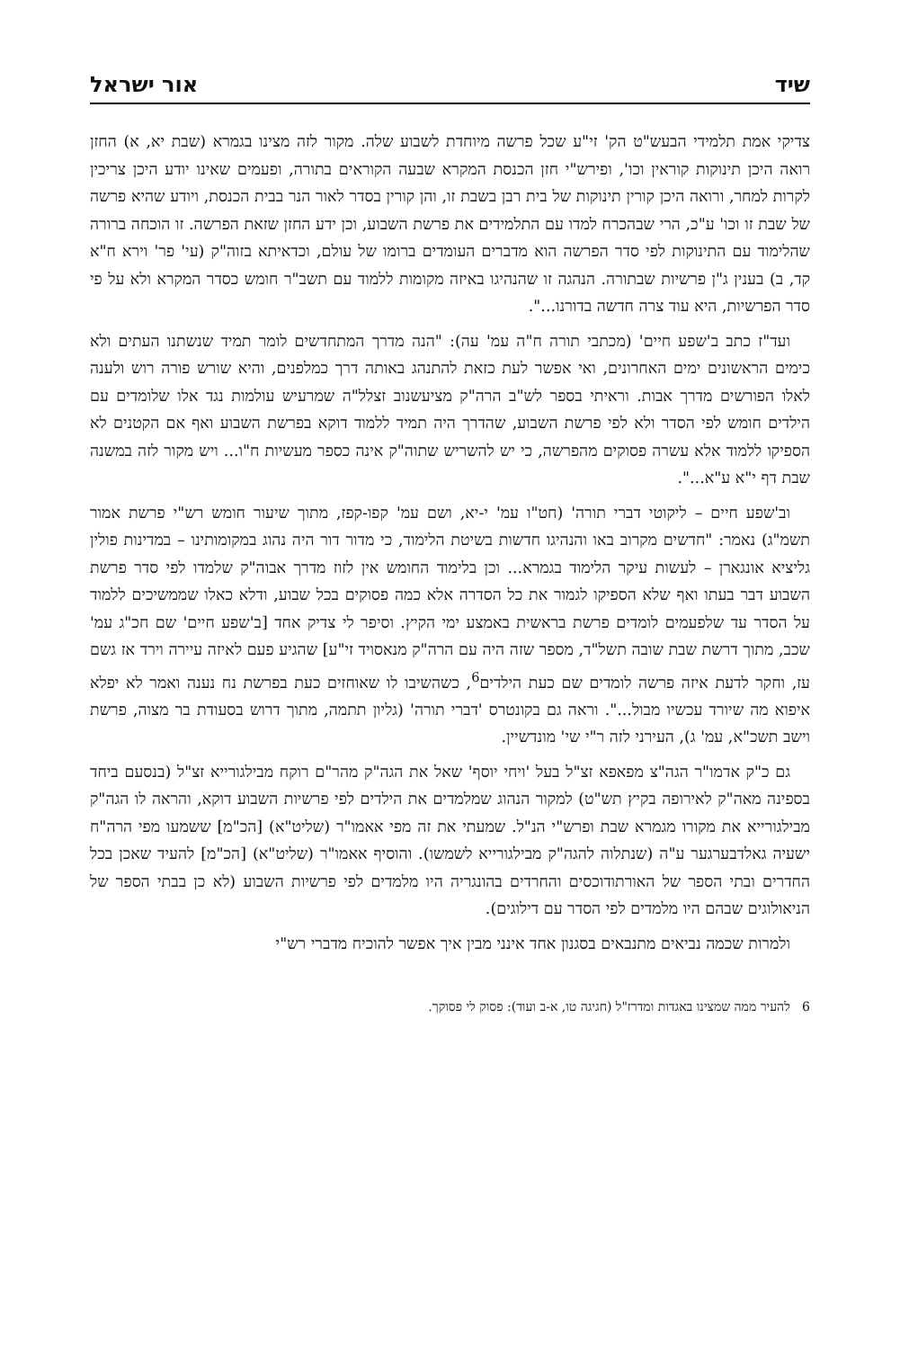שיד אור ישראל
צדיקי אמת תלמידי הבעש"ט הק' זי"ע שכל פרשה מיוחדת לשבוע שלה. מקור לזה מצינו בגמרא (שבת יא, א) החזן רואה היכן תינוקות קוראין וכו', ופירש"י חזן הכנסת המקרא שבעה הקוראים בתורה, ופעמים שאינו יודע היכן צריכין לקרות למחר, ורואה היכן קורין תינוקות של בית רבן בשבת זו, והן קורין בסדר לאור הנר בבית הכנסת, ויודע שהיא פרשה של שבת זו וכו' ע"כ, הרי שבהכרח למדו עם התלמידים את פרשת השבוע, וכן ידע החזן שזאת הפרשה. זו הוכחה ברורה שהלימוד עם התינוקות לפי סדר הפרשה הוא מדברים העומדים ברומו של עולם, וכדאיתא בזוה"ק (עי' פר' וירא ח"א קד, ב) בענין ג"ן פרשיות שבתורה. הנהגה זו שהנהיגו באיזה מקומות ללמוד עם תשב"ר חומש כסדר המקרא ולא על פי סדר הפרשיות, היא עוד צרה חדשה בדורנו...".
ועד"ז כתב ב'שפע חיים' (מכתבי תורה ח"ה עמ' עה): "הנה מדרך המתחדשים לומר תמיד שנשתנו העתים ולא כימים הראשונים ימים האחרונים, ואי אפשר לעת כזאת להתנהג באותה דרך כמלפנים, והיא שורש פורה רוש ולענה לאלו הפורשים מדרך אבות. וראיתי בספר לש"ב הרה"ק מציעשנוב זצלל"ה שמרעיש עולמות נגד אלו שלומדים עם הילדים חומש לפי הסדר ולא לפי פרשת השבוע, שהדרך היה תמיד ללמוד דוקא בפרשת השבוע ואף אם הקטנים לא הספיקו ללמוד אלא עשרה פסוקים מהפרשה, כי יש להשריש שתוה"ק אינה כספר מעשיות ח"ו... ויש מקור לזה במשנה שבת דף י"א ע"א...".
וב'שפע חיים – ליקוטי דברי תורה' (חט"ו עמ' י-יא, ושם עמ' קפו-קפז, מתוך שיעור חומש רש"י פרשת אמור תשמ"ג) נאמר: "חדשים מקרוב באו והנהיגו חדשות בשיטת הלימוד, כי מדור דור היה נהוג במקומותינו – במדינות פולין גליציא אונגארן – לעשות עיקר הלימוד בגמרא... וכן בלימוד החומש אין לזוז מדרך אבוה"ק שלמדו לפי סדר פרשת השבוע דבר בעתו ואף שלא הספיקו לגמור את כל הסדרה אלא כמה פסוקים בכל שבוע, ודלא כאלו שממשיכים ללמוד על הסדר עד שלפעמים לומדים פרשת בראשית באמצע ימי הקיץ. וסיפר לי צדיק אחד [ב'שפע חיים' שם חכ"ג עמ' שכב, מתוך דרשת שבת שובה תשל"ד, מספר שזה היה עם הרה"ק מנאסויד זי"ע] שהגיע פעם לאיזה עיירה וירד אז גשם עז, וחקר לדעת איזה פרשה לומדים שם כעת הילדים<sup>6</sup>, כשהשיבו לו שאוחזים כעת בפרשת נח נענה ואמר לא יפלא איפוא מה שיורד עכשיו מבול...". וראה גם בקונטרס 'דברי תורה' (גליון תתמה, מתוך דרוש בסעודת בר מצוה, פרשת וישב תשכ"א, עמ' ג), העירני לזה ר"י שי' מונדשיין.
גם כ"ק אדמו"ר הגה"צ מפאפא זצ"ל בעל 'ויחי יוסף' שאל את הגה"ק מהר"ם רוקח מבילגורייא זצ"ל (בנסעם ביחד בספינה מאה"ק לאירופה בקיץ תש"ט) למקור הנהוג שמלמדים את הילדים לפי פרשיות השבוע דוקא, והראה לו הגה"ק מבילגורייא את מקורו מגמרא שבת ופרש"י הנ"ל. שמעתי את זה מפי אאמו"ר (שליט"א) [הכ"מ] ששמעו מפי הרה"ח ישעיה גאלדבערגער ע"ה (שנתלוה להגה"ק מבילגורייא לשמשו). והוסיף אאמו"ר (שליט"א) [הכ"מ] להעיד שאכן בכל החדרים ובתי הספר של האורתודוכסים והחרדים בהונגריה היו מלמדים לפי פרשיות השבוע (לא כן בבתי הספר של הניאולוגים שבהם היו מלמדים לפי הסדר עם דילוגים).
ולמרות שכמה נביאים מתנבאים בסגנון אחד אינני מבין איך אפשר להוכיח מדברי רש"י
6 להעיר ממה שמצינו באגדות ומדרז"ל (חגיגה טו, א-ב ועוד): פסוק לי פסוקך.